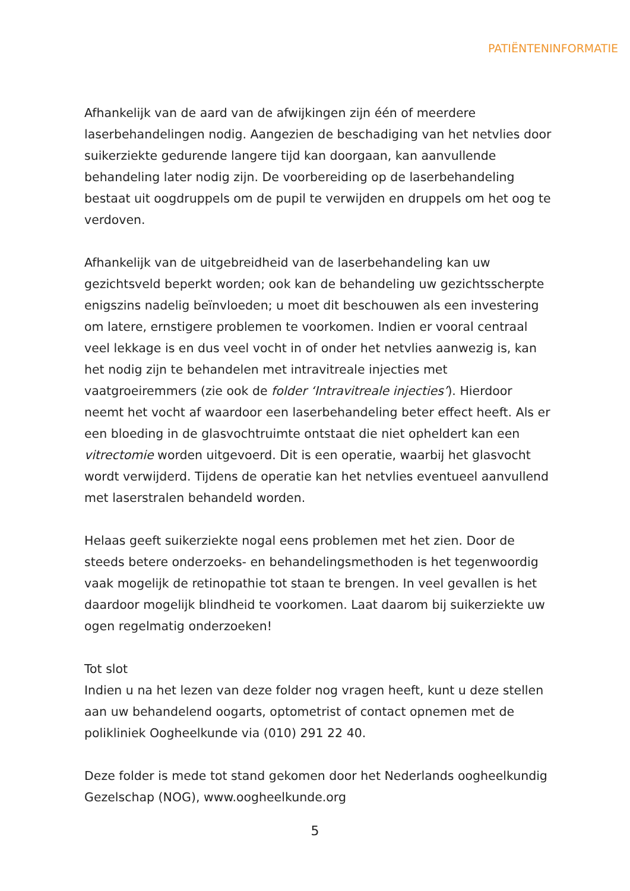PATIËNTENINFORMATIE
Afhankelijk van de aard van de afwijkingen zijn één of meerdere laserbehandelingen nodig. Aangezien de beschadiging van het netvlies door suikerziekte gedurende langere tijd kan doorgaan, kan aanvullende behandeling later nodig zijn. De voorbereiding op de laserbehandeling bestaat uit oogdruppels om de pupil te verwijden en druppels om het oog te verdoven.
Afhankelijk van de uitgebreidheid van de laserbehandeling kan uw gezichtsveld beperkt worden; ook kan de behandeling uw gezichtsscherpte enigszins nadelig beïnvloeden; u moet dit beschouwen als een investering om latere, ernstigere problemen te voorkomen. Indien er vooral centraal veel lekkage is en dus veel vocht in of onder het netvlies aanwezig is, kan het nodig zijn te behandelen met intravitreale injecties met vaatgroeiremmers (zie ook de folder ‘Intravitreale injecties’). Hierdoor neemt het vocht af waardoor een laserbehandeling beter effect heeft. Als er een bloeding in de glasvochtruimte ontstaat die niet opheldert kan een vitrectomie worden uitgevoerd. Dit is een operatie, waarbij het glasvocht wordt verwijderd. Tijdens de operatie kan het netvlies eventueel aanvullend met laserstralen behandeld worden.
Helaas geeft suikerziekte nogal eens problemen met het zien. Door de steeds betere onderzoeks- en behandelingsmethoden is het tegenwoordig vaak mogelijk de retinopathie tot staan te brengen. In veel gevallen is het daardoor mogelijk blindheid te voorkomen. Laat daarom bij suikerziekte uw ogen regelmatig onderzoeken!
Tot slot
Indien u na het lezen van deze folder nog vragen heeft, kunt u deze stellen aan uw behandelend oogarts, optometrist of contact opnemen met de polikliniek Oogheelkunde via (010) 291 22 40.
Deze folder is mede tot stand gekomen door het Nederlands oogheelkundig Gezelschap (NOG), www.oogheelkunde.org
5